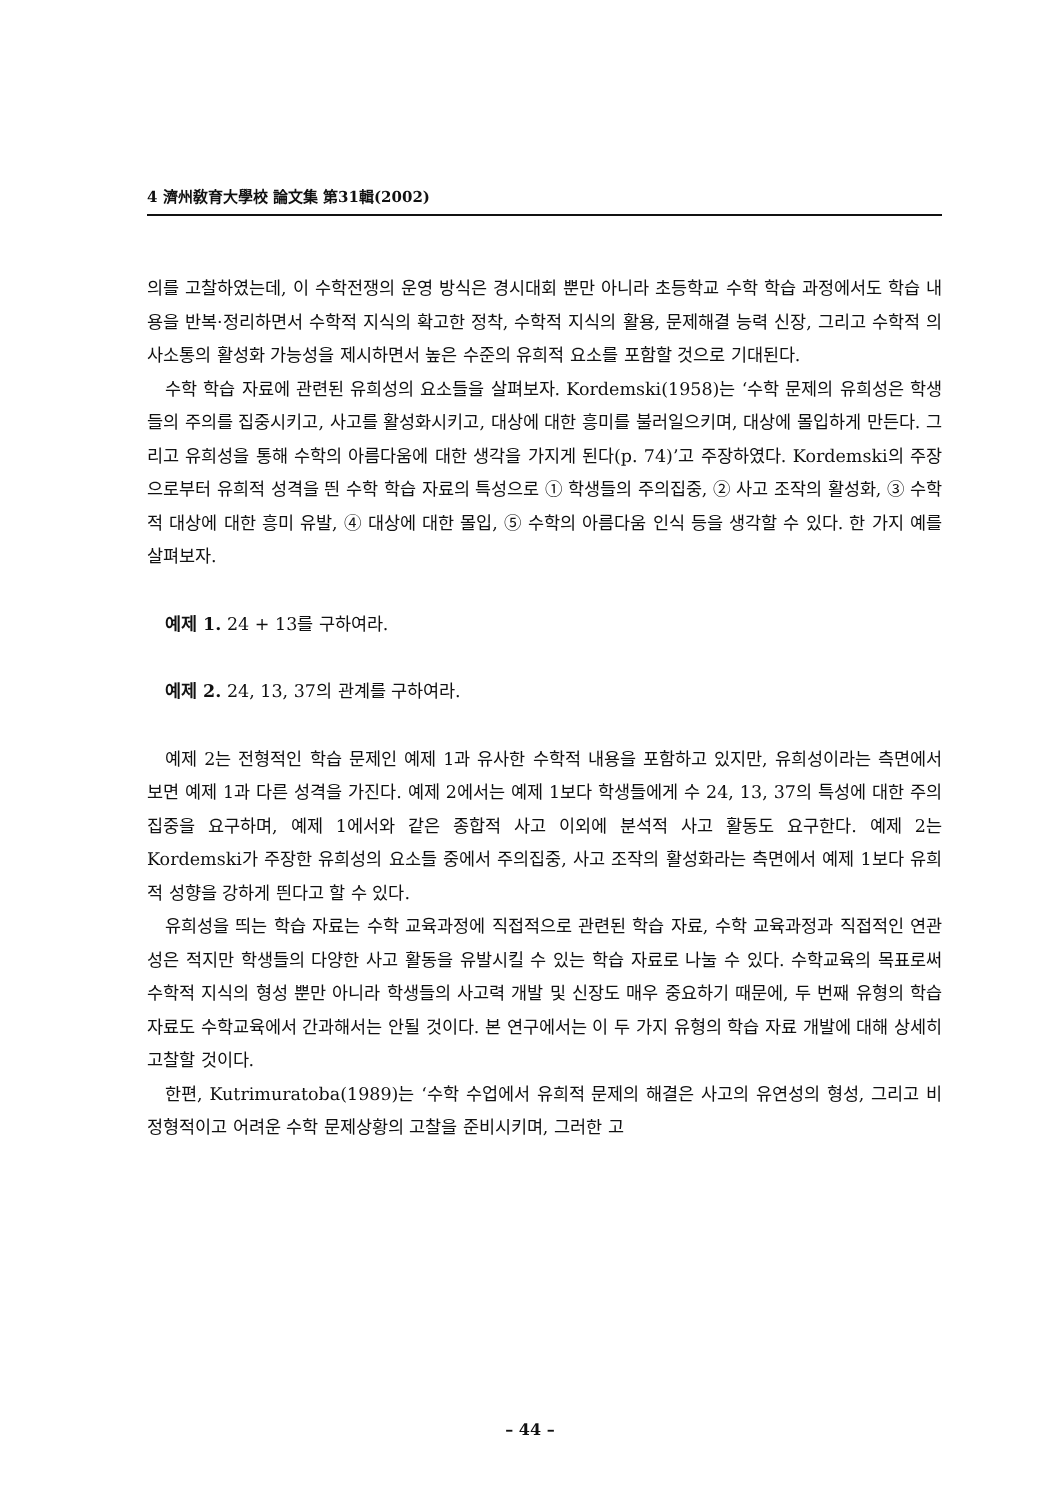4 濟州敎育大學校 論文集 第31輯(2002)
의를 고찰하였는데, 이 수학전쟁의 운영 방식은 경시대회 뿐만 아니라 초등학교 수학 학습 과정에서도 학습 내용을 반복·정리하면서 수학적 지식의 확고한 정착, 수학적 지식의 활용, 문제해결 능력 신장, 그리고 수학적 의사소통의 활성화 가능성을 제시하면서 높은 수준의 유희적 요소를 포함할 것으로 기대된다.
수학 학습 자료에 관련된 유희성의 요소들을 살펴보자. Kordemski(1958)는 ‘수학 문제의 유희성은 학생들의 주의를 집중시키고, 사고를 활성화시키고, 대상에 대한 흥미를 불러일으키며, 대상에 몰입하게 만든다. 그리고 유희성을 통해 수학의 아름다움에 대한 생각을 가지게 된다(p. 74)’고 주장하였다. Kordemski의 주장으로부터 유희적 성격을 띈 수학 학습 자료의 특성으로 ① 학생들의 주의집중, ② 사고 조작의 활성화, ③ 수학적 대상에 대한 흥미 유발, ④ 대상에 대한 몰입, ⑤ 수학의 아름다움 인식 등을 생각할 수 있다. 한 가지 예를 살펴보자.
예제 1. 24 + 13를 구하여라.
예제 2. 24, 13, 37의 관계를 구하여라.
예제 2는 전형적인 학습 문제인 예제 1과 유사한 수학적 내용을 포함하고 있지만, 유희성이라는 측면에서 보면 예제 1과 다른 성격을 가진다. 예제 2에서는 예제 1보다 학생들에게 수 24, 13, 37의 특성에 대한 주의집중을 요구하며, 예제 1에서와 같은 종합적 사고 이외에 분석적 사고 활동도 요구한다. 예제 2는 Kordemski가 주장한 유희성의 요소들 중에서 주의집중, 사고 조작의 활성화라는 측면에서 예제 1보다 유희적 성향을 강하게 띈다고 할 수 있다.
유희성을 띄는 학습 자료는 수학 교육과정에 직접적으로 관련된 학습 자료, 수학 교육과정과 직접적인 연관성은 적지만 학생들의 다양한 사고 활동을 유발시킬 수 있는 학습 자료로 나눌 수 있다. 수학교육의 목표로써 수학적 지식의 형성 뿐만 아니라 학생들의 사고력 개발 및 신장도 매우 중요하기 때문에, 두 번째 유형의 학습 자료도 수학교육에서 간과해서는 안될 것이다. 본 연구에서는 이 두 가지 유형의 학습 자료 개발에 대해 상세히 고찰할 것이다.
한편, Kutrimuratoba(1989)는 ‘수학 수업에서 유희적 문제의 해결은 사고의 유연성의 형성, 그리고 비정형적이고 어려운 수학 문제상황의 고찰을 준비시키며, 그러한 고
– 44 –